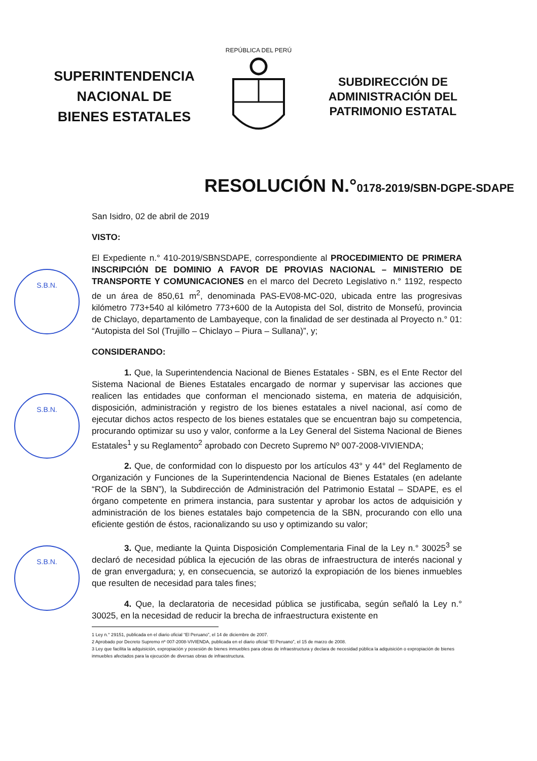SUPERINTENDENCIA
NACIONAL DE
BIENES ESTATALES
REPÚBLICA DEL PERÚ
SUBDIRECCIÓN DE
ADMINISTRACIÓN DEL
PATRIMONIO ESTATAL
RESOLUCIÓN N.°0178-2019/SBN-DGPE-SDAPE
S.B.N.
S.B.N.
S.B.N.
San Isidro, 02 de abril de 2019
VISTO:
El Expediente n.° 410-2019/SBNSDAPE, correspondiente al PROCEDIMIENTO DE PRIMERA INSCRIPCIÓN DE DOMINIO A FAVOR DE PROVIAS NACIONAL – MINISTERIO DE TRANSPORTE Y COMUNICACIONES en el marco del Decreto Legislativo n.° 1192, respecto de un área de 850,61 m<sup>2</sup>, denominada PAS-EV08-MC-020, ubicada entre las progresivas kilómetro 773+540 al kilómetro 773+600 de la Autopista del Sol, distrito de Monsefú, provincia de Chiclayo, departamento de Lambayeque, con la finalidad de ser destinada al Proyecto n.° 01: “Autopista del Sol (Trujillo – Chiclayo – Piura – Sullana)”, y;
CONSIDERANDO:
1. Que, la Superintendencia Nacional de Bienes Estatales - SBN, es el Ente Rector del Sistema Nacional de Bienes Estatales encargado de normar y supervisar las acciones que realicen las entidades que conforman el mencionado sistema, en materia de adquisición, disposición, administración y registro de los bienes estatales a nivel nacional, así como de ejecutar dichos actos respecto de los bienes estatales que se encuentran bajo su competencia, procurando optimizar su uso y valor, conforme a la Ley General del Sistema Nacional de Bienes Estatales<sup>1</sup> y su Reglamento<sup>2</sup> aprobado con Decreto Supremo Nº 007-2008-VIVIENDA;
2. Que, de conformidad con lo dispuesto por los artículos 43° y 44° del Reglamento de Organización y Funciones de la Superintendencia Nacional de Bienes Estatales (en adelante “ROF de la SBN”), la Subdirección de Administración del Patrimonio Estatal – SDAPE, es el órgano competente en primera instancia, para sustentar y aprobar los actos de adquisición y administración de los bienes estatales bajo competencia de la SBN, procurando con ello una eficiente gestión de éstos, racionalizando su uso y optimizando su valor;
3. Que, mediante la Quinta Disposición Complementaria Final de la Ley n.° 30025<sup>3</sup> se declaró de necesidad pública la ejecución de las obras de infraestructura de interés nacional y de gran envergadura; y, en consecuencia, se autorizó la expropiación de los bienes inmuebles que resulten de necesidad para tales fines;
4. Que, la declaratoria de necesidad pública se justificaba, según señaló la Ley n.° 30025, en la necesidad de reducir la brecha de infraestructura existente en
1 Ley n.° 29151, publicada en el diario oficial “El Peruano”, el 14 de diciembre de 2007.
2 Aprobado por Decreto Supremo nº 007-2008-VIVIENDA, publicada en el diario oficial “El Peruano”, el 15 de marzo de 2008.
3 Ley que facilita la adquisición, expropiación y posesión de bienes inmuebles para obras de infraestructura y declara de necesidad pública la adquisición o expropiación de bienes inmuebles afectados para la ejecución de diversas obras de infraestructura.